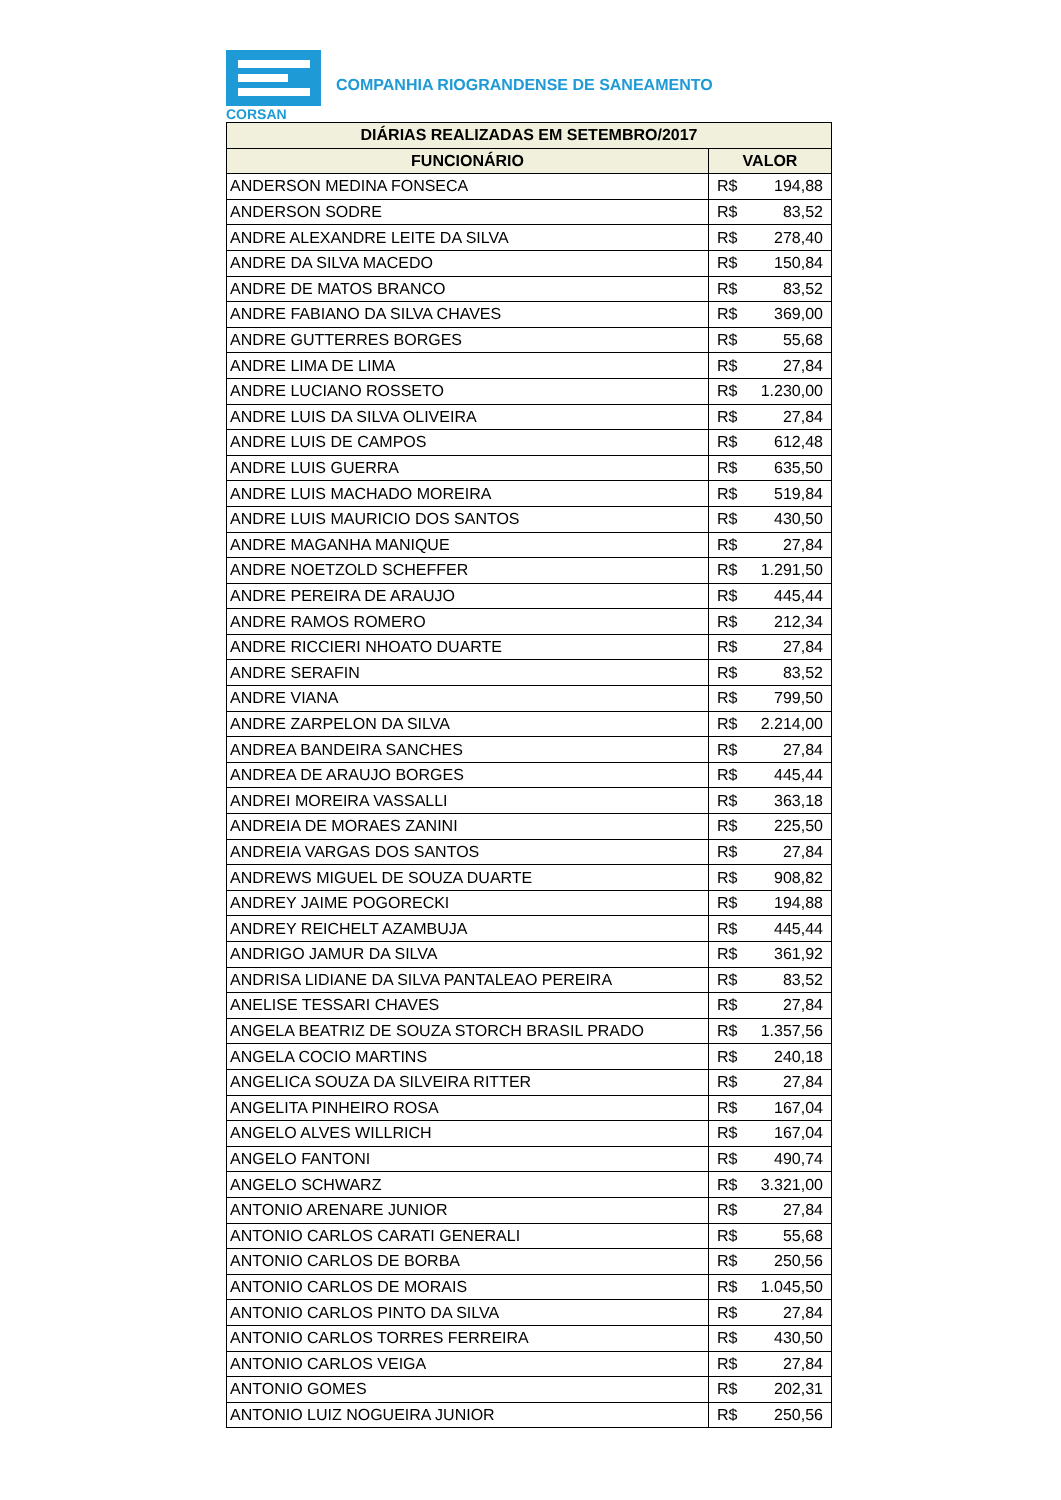CORSAN
COMPANHIA RIOGRANDENSE DE SANEAMENTO
| DIÁRIAS REALIZADAS EM SETEMBRO/2017 | | |
| --- | --- | --- |
| FUNCIONÁRIO | VALOR | |
| ANDERSON MEDINA FONSECA | R$ | 194,88 |
| ANDERSON SODRE | R$ | 83,52 |
| ANDRE ALEXANDRE LEITE DA SILVA | R$ | 278,40 |
| ANDRE DA SILVA MACEDO | R$ | 150,84 |
| ANDRE DE MATOS BRANCO | R$ | 83,52 |
| ANDRE FABIANO DA SILVA CHAVES | R$ | 369,00 |
| ANDRE GUTTERRES BORGES | R$ | 55,68 |
| ANDRE LIMA DE LIMA | R$ | 27,84 |
| ANDRE LUCIANO ROSSETO | R$ | 1.230,00 |
| ANDRE LUIS DA SILVA OLIVEIRA | R$ | 27,84 |
| ANDRE LUIS DE CAMPOS | R$ | 612,48 |
| ANDRE LUIS GUERRA | R$ | 635,50 |
| ANDRE LUIS MACHADO MOREIRA | R$ | 519,84 |
| ANDRE LUIS MAURICIO DOS SANTOS | R$ | 430,50 |
| ANDRE MAGANHA MANIQUE | R$ | 27,84 |
| ANDRE NOETZOLD SCHEFFER | R$ | 1.291,50 |
| ANDRE PEREIRA DE ARAUJO | R$ | 445,44 |
| ANDRE RAMOS ROMERO | R$ | 212,34 |
| ANDRE RICCIERI NHOATO DUARTE | R$ | 27,84 |
| ANDRE SERAFIN | R$ | 83,52 |
| ANDRE VIANA | R$ | 799,50 |
| ANDRE ZARPELON DA SILVA | R$ | 2.214,00 |
| ANDREA BANDEIRA SANCHES | R$ | 27,84 |
| ANDREA DE ARAUJO BORGES | R$ | 445,44 |
| ANDREI MOREIRA VASSALLI | R$ | 363,18 |
| ANDREIA DE MORAES ZANINI | R$ | 225,50 |
| ANDREIA VARGAS DOS SANTOS | R$ | 27,84 |
| ANDREWS MIGUEL DE SOUZA DUARTE | R$ | 908,82 |
| ANDREY JAIME POGORECKI | R$ | 194,88 |
| ANDREY REICHELT AZAMBUJA | R$ | 445,44 |
| ANDRIGO JAMUR DA SILVA | R$ | 361,92 |
| ANDRISA LIDIANE DA SILVA PANTALEAO PEREIRA | R$ | 83,52 |
| ANELISE TESSARI CHAVES | R$ | 27,84 |
| ANGELA BEATRIZ DE SOUZA STORCH BRASIL PRADO | R$ | 1.357,56 |
| ANGELA COCIO MARTINS | R$ | 240,18 |
| ANGELICA SOUZA DA SILVEIRA RITTER | R$ | 27,84 |
| ANGELITA PINHEIRO ROSA | R$ | 167,04 |
| ANGELO ALVES WILLRICH | R$ | 167,04 |
| ANGELO FANTONI | R$ | 490,74 |
| ANGELO SCHWARZ | R$ | 3.321,00 |
| ANTONIO ARENARE JUNIOR | R$ | 27,84 |
| ANTONIO CARLOS CARATI GENERALI | R$ | 55,68 |
| ANTONIO CARLOS DE BORBA | R$ | 250,56 |
| ANTONIO CARLOS DE MORAIS | R$ | 1.045,50 |
| ANTONIO CARLOS PINTO DA SILVA | R$ | 27,84 |
| ANTONIO CARLOS TORRES FERREIRA | R$ | 430,50 |
| ANTONIO CARLOS VEIGA | R$ | 27,84 |
| ANTONIO GOMES | R$ | 202,31 |
| ANTONIO LUIZ NOGUEIRA JUNIOR | R$ | 250,56 |